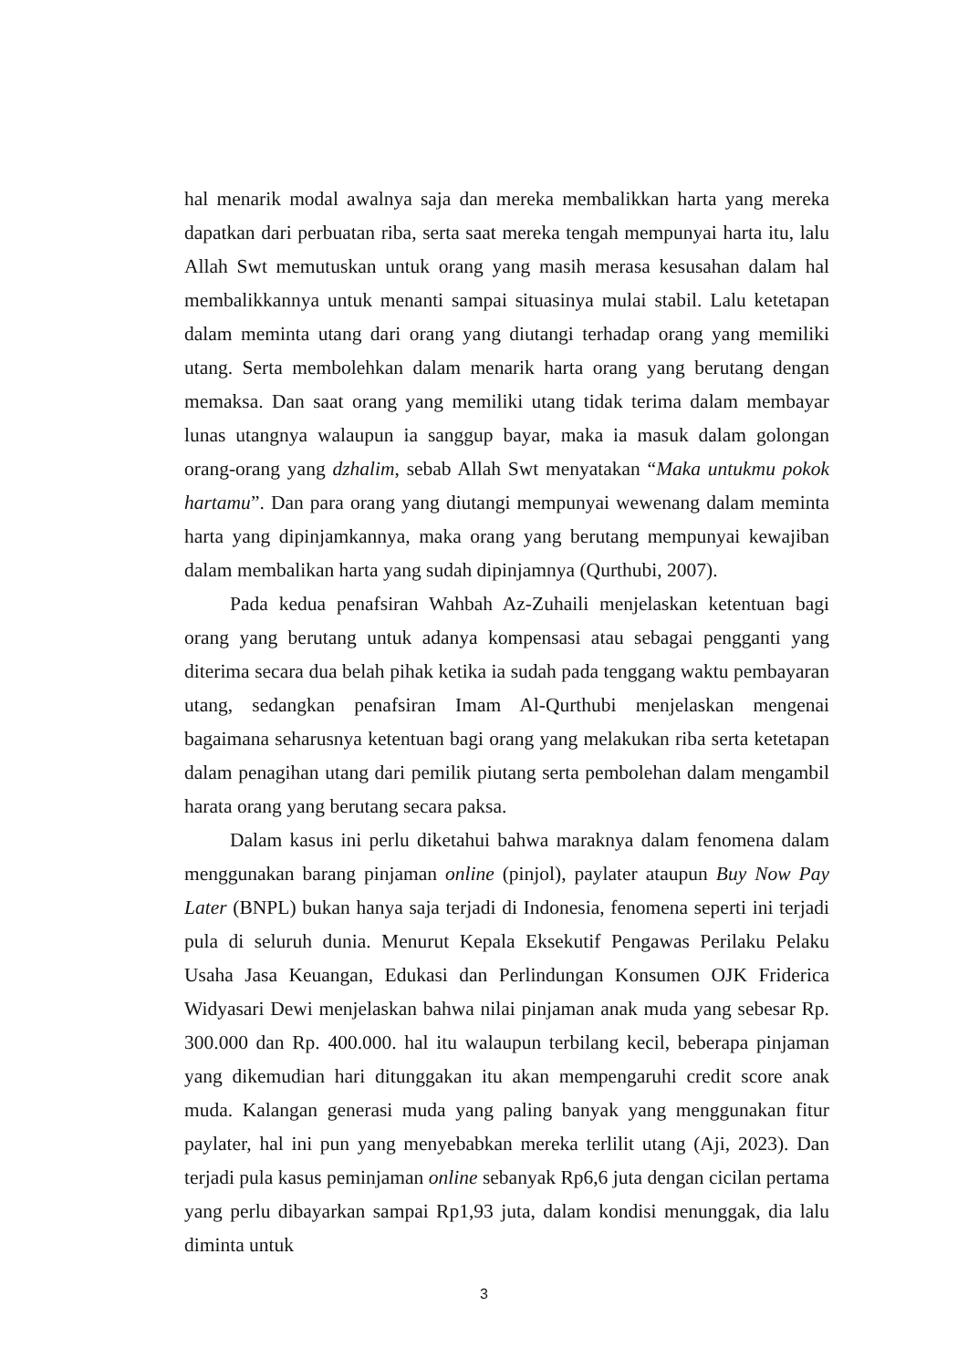hal menarik modal awalnya saja dan mereka membalikkan harta yang mereka dapatkan dari perbuatan riba, serta saat mereka tengah mempunyai harta itu, lalu Allah Swt memutuskan untuk orang yang masih merasa kesusahan dalam hal membalikkannya untuk menanti sampai situasinya mulai stabil. Lalu ketetapan dalam meminta utang dari orang yang diutangi terhadap orang yang memiliki utang. Serta membolehkan dalam menarik harta orang yang berutang dengan memaksa. Dan saat orang yang memiliki utang tidak terima dalam membayar lunas utangnya walaupun ia sanggup bayar, maka ia masuk dalam golongan orang-orang yang dzhalim, sebab Allah Swt menyatakan “Maka untukmu pokok hartamu”. Dan para orang yang diutangi mempunyai wewenang dalam meminta harta yang dipinjamkannya, maka orang yang berutang mempunyai kewajiban dalam membalikan harta yang sudah dipinjamnya (Qurthubi, 2007).
Pada kedua penafsiran Wahbah Az-Zuhaili menjelaskan ketentuan bagi orang yang berutang untuk adanya kompensasi atau sebagai pengganti yang diterima secara dua belah pihak ketika ia sudah pada tenggang waktu pembayaran utang, sedangkan penafsiran Imam Al-Qurthubi menjelaskan mengenai bagaimana seharusnya ketentuan bagi orang yang melakukan riba serta ketetapan dalam penagihan utang dari pemilik piutang serta pembolehan dalam mengambil harata orang yang berutang secara paksa.
Dalam kasus ini perlu diketahui bahwa maraknya dalam fenomena dalam menggunakan barang pinjaman online (pinjol), paylater ataupun Buy Now Pay Later (BNPL) bukan hanya saja terjadi di Indonesia, fenomena seperti ini terjadi pula di seluruh dunia. Menurut Kepala Eksekutif Pengawas Perilaku Pelaku Usaha Jasa Keuangan, Edukasi dan Perlindungan Konsumen OJK Friderica Widyasari Dewi menjelaskan bahwa nilai pinjaman anak muda yang sebesar Rp. 300.000 dan Rp. 400.000. hal itu walaupun terbilang kecil, beberapa pinjaman yang dikemudian hari ditunggakan itu akan mempengaruhi credit score anak muda. Kalangan generasi muda yang paling banyak yang menggunakan fitur paylater, hal ini pun yang menyebabkan mereka terlilit utang (Aji, 2023). Dan terjadi pula kasus peminjaman online sebanyak Rp6,6 juta dengan cicilan pertama yang perlu dibayarkan sampai Rp1,93 juta, dalam kondisi menunggak, dia lalu diminta untuk
3